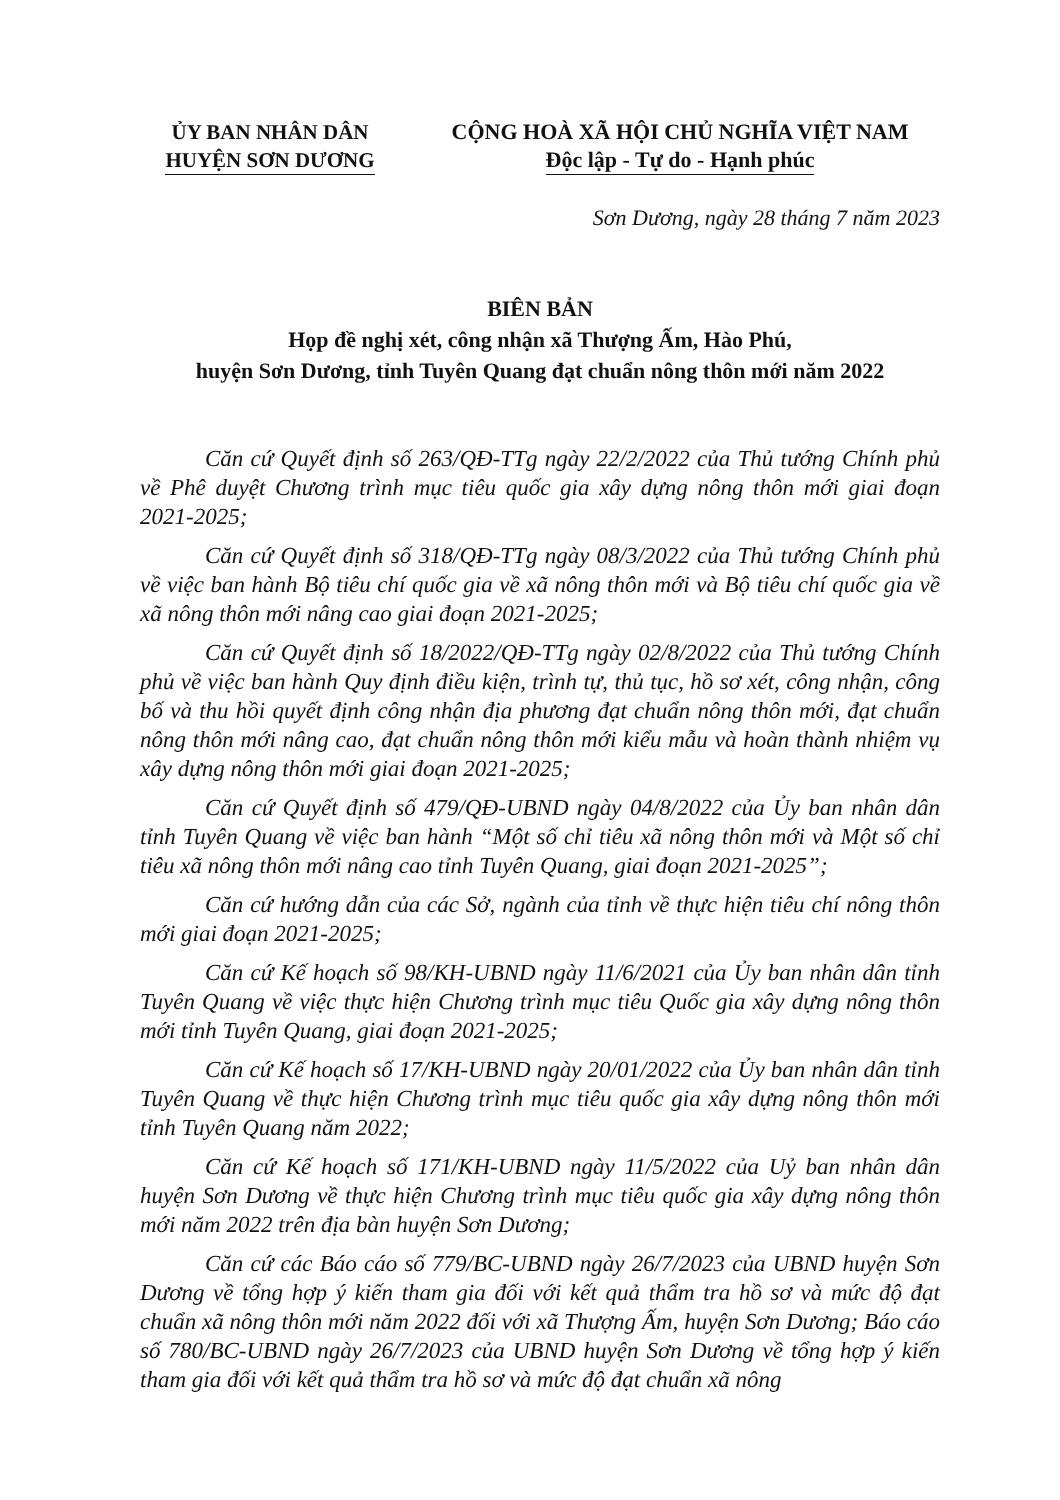ỦY BAN NHÂN DÂN
HUYỆN SƠN DƯƠNG
CỘNG HOÀ XÃ HỘI CHỦ NGHĨA VIỆT NAM
Độc lập - Tự do - Hạnh phúc
Sơn Dương, ngày 28 tháng 7 năm 2023
BIÊN BẢN
Họp đề nghị xét, công nhận xã Thượng Ấm, Hào Phú,
huyện Sơn Dương, tỉnh Tuyên Quang đạt chuẩn nông thôn mới năm 2022
Căn cứ Quyết định số 263/QĐ-TTg ngày 22/2/2022 của Thủ tướng Chính phủ về Phê duyệt Chương trình mục tiêu quốc gia xây dựng nông thôn mới giai đoạn 2021-2025;
Căn cứ Quyết định số 318/QĐ-TTg ngày 08/3/2022 của Thủ tướng Chính phủ về việc ban hành Bộ tiêu chí quốc gia về xã nông thôn mới và Bộ tiêu chí quốc gia về xã nông thôn mới nâng cao giai đoạn 2021-2025;
Căn cứ Quyết định số 18/2022/QĐ-TTg ngày 02/8/2022 của Thủ tướng Chính phủ về việc ban hành Quy định điều kiện, trình tự, thủ tục, hồ sơ xét, công nhận, công bố và thu hồi quyết định công nhận địa phương đạt chuẩn nông thôn mới, đạt chuẩn nông thôn mới nâng cao, đạt chuẩn nông thôn mới kiểu mẫu và hoàn thành nhiệm vụ xây dựng nông thôn mới giai đoạn 2021-2025;
Căn cứ Quyết định số 479/QĐ-UBND ngày 04/8/2022 của Ủy ban nhân dân tỉnh Tuyên Quang về việc ban hành “Một số chỉ tiêu xã nông thôn mới và Một số chỉ tiêu xã nông thôn mới nâng cao tỉnh Tuyên Quang, giai đoạn 2021-2025”;
Căn cứ hướng dẫn của các Sở, ngành của tỉnh về thực hiện tiêu chí nông thôn mới giai đoạn 2021-2025;
Căn cứ Kế hoạch số 98/KH-UBND ngày 11/6/2021 của Ủy ban nhân dân tỉnh Tuyên Quang về việc thực hiện Chương trình mục tiêu Quốc gia xây dựng nông thôn mới tỉnh Tuyên Quang, giai đoạn 2021-2025;
Căn cứ Kế hoạch số 17/KH-UBND ngày 20/01/2022 của Ủy ban nhân dân tỉnh Tuyên Quang về thực hiện Chương trình mục tiêu quốc gia xây dựng nông thôn mới tỉnh Tuyên Quang năm 2022;
Căn cứ Kế hoạch số 171/KH-UBND ngày 11/5/2022 của Uỷ ban nhân dân huyện Sơn Dương về thực hiện Chương trình mục tiêu quốc gia xây dựng nông thôn mới năm 2022 trên địa bàn huyện Sơn Dương;
Căn cứ các Báo cáo số 779/BC-UBND ngày 26/7/2023 của UBND huyện Sơn Dương về tổng hợp ý kiến tham gia đối với kết quả thẩm tra hồ sơ và mức độ đạt chuẩn xã nông thôn mới năm 2022 đối với xã Thượng Ấm, huyện Sơn Dương; Báo cáo số 780/BC-UBND ngày 26/7/2023 của UBND huyện Sơn Dương về tổng hợp ý kiến tham gia đối với kết quả thẩm tra hồ sơ và mức độ đạt chuẩn xã nông